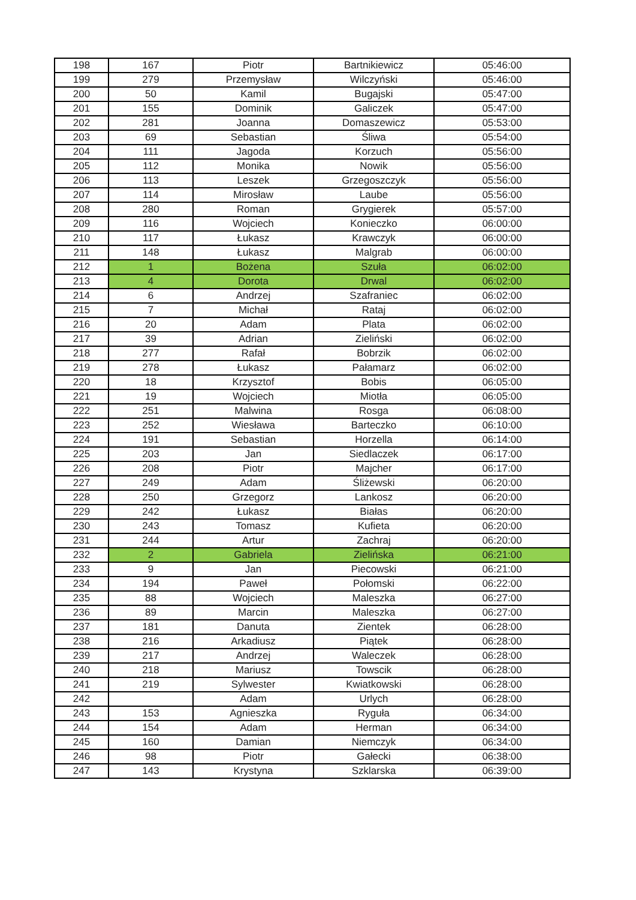| 198 | 167 | Piotr | Bartnikiewicz | 05:46:00 |
| 199 | 279 | Przemysław | Wilczyński | 05:46:00 |
| 200 | 50 | Kamil | Bugajski | 05:47:00 |
| 201 | 155 | Dominik | Galiczek | 05:47:00 |
| 202 | 281 | Joanna | Domaszewicz | 05:53:00 |
| 203 | 69 | Sebastian | Śliwa | 05:54:00 |
| 204 | 111 | Jagoda | Korzuch | 05:56:00 |
| 205 | 112 | Monika | Nowik | 05:56:00 |
| 206 | 113 | Leszek | Grzegoszczyk | 05:56:00 |
| 207 | 114 | Mirosław | Laube | 05:56:00 |
| 208 | 280 | Roman | Grygierek | 05:57:00 |
| 209 | 116 | Wojciech | Konieczko | 06:00:00 |
| 210 | 117 | Łukasz | Krawczyk | 06:00:00 |
| 211 | 148 | Łukasz | Malgrab | 06:00:00 |
| 212 | 1 | Bożena | Szuła | 06:02:00 |
| 213 | 4 | Dorota | Drwal | 06:02:00 |
| 214 | 6 | Andrzej | Szafraniec | 06:02:00 |
| 215 | 7 | Michał | Rataj | 06:02:00 |
| 216 | 20 | Adam | Plata | 06:02:00 |
| 217 | 39 | Adrian | Zieliński | 06:02:00 |
| 218 | 277 | Rafał | Bobrzik | 06:02:00 |
| 219 | 278 | Łukasz | Pałamarz | 06:02:00 |
| 220 | 18 | Krzysztof | Bobis | 06:05:00 |
| 221 | 19 | Wojciech | Miotła | 06:05:00 |
| 222 | 251 | Malwina | Rosga | 06:08:00 |
| 223 | 252 | Wiesława | Barteczko | 06:10:00 |
| 224 | 191 | Sebastian | Horzella | 06:14:00 |
| 225 | 203 | Jan | Siedlaczek | 06:17:00 |
| 226 | 208 | Piotr | Majcher | 06:17:00 |
| 227 | 249 | Adam | Śliżewski | 06:20:00 |
| 228 | 250 | Grzegorz | Lankosz | 06:20:00 |
| 229 | 242 | Łukasz | Białas | 06:20:00 |
| 230 | 243 | Tomasz | Kufieta | 06:20:00 |
| 231 | 244 | Artur | Zachraj | 06:20:00 |
| 232 | 2 | Gabriela | Zielińska | 06:21:00 |
| 233 | 9 | Jan | Piecowski | 06:21:00 |
| 234 | 194 | Paweł | Połomski | 06:22:00 |
| 235 | 88 | Wojciech | Maleszka | 06:27:00 |
| 236 | 89 | Marcin | Maleszka | 06:27:00 |
| 237 | 181 | Danuta | Zientek | 06:28:00 |
| 238 | 216 | Arkadiusz | Piątek | 06:28:00 |
| 239 | 217 | Andrzej | Waleczek | 06:28:00 |
| 240 | 218 | Mariusz | Towscik | 06:28:00 |
| 241 | 219 | Sylwester | Kwiatkowski | 06:28:00 |
| 242 | | Adam | Urlych | 06:28:00 |
| 243 | 153 | Agnieszka | Ryguła | 06:34:00 |
| 244 | 154 | Adam | Herman | 06:34:00 |
| 245 | 160 | Damian | Niemczyk | 06:34:00 |
| 246 | 98 | Piotr | Gałecki | 06:38:00 |
| 247 | 143 | Krystyna | Szklarska | 06:39:00 |